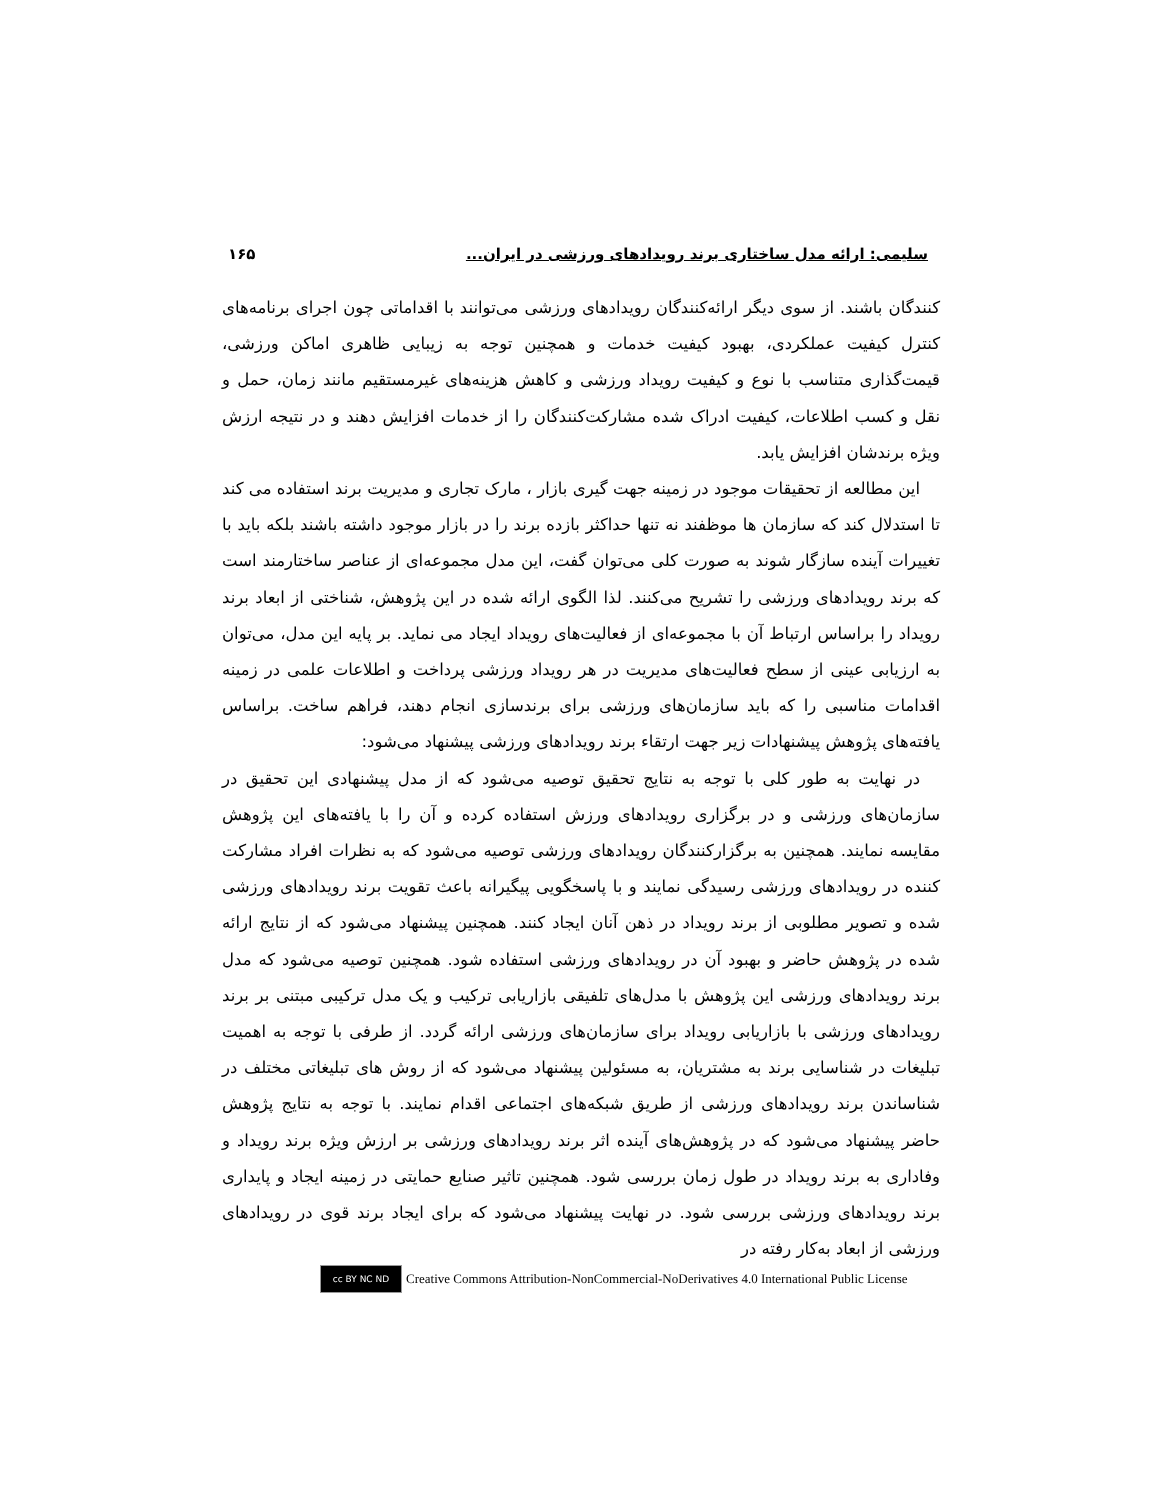سلیمی: ارائه مدل ساختاری برند رویدادهای ورزشی در ایران... ۱۶۵
کنندگان باشند. از سوی دیگر ارائه‌کنندگان رویدادهای ورزشی می‌توانند با اقداماتی چون اجرای برنامه‌های کنترل کیفیت عملکردی، بهبود کیفیت خدمات و همچنین توجه به زیبایی ظاهری اماکن ورزشی، قیمت‌گذاری متناسب با نوع و کیفیت رویداد ورزشی و کاهش هزینه‌های غیرمستقیم مانند زمان، حمل و نقل و کسب اطلاعات، کیفیت ادراک شده مشارکت‌کنندگان را از خدمات افزایش دهند و در نتیجه ارزش ویژه برندشان افزایش یابد.
این مطالعه از تحقیقات موجود در زمینه جهت گیری بازار ، مارک تجاری و مدیریت برند استفاده می کند تا استدلال کند که سازمان ها موظفند نه تنها حداکثر بازده برند را در بازار موجود داشته باشند بلکه باید با تغییرات آینده سازگار شوند به صورت کلی می‌توان گفت، این مدل مجموعه‌ای از عناصر ساختارمند است که برند رویدادهای ورزشی را تشریح می‌کنند. لذا الگوی ارائه شده در این پژوهش، شناختی از ابعاد برند رویداد را براساس ارتباط آن با مجموعه‌ای از فعالیت‌های رویداد ایجاد می نماید. بر پایه این مدل، می‌توان به ارزیابی عینی از سطح فعالیت‌های مدیریت در هر رویداد ورزشی پرداخت و اطلاعات علمی در زمینه اقدامات مناسبی را که باید سازمان‌های ورزشی برای برندسازی انجام دهند، فراهم ساخت. براساس یافته‌های پژوهش پیشنهادات زیر جهت ارتقاء برند رویدادهای ورزشی پیشنهاد می‌شود:
در نهایت به طور کلی با توجه به نتایج تحقیق توصیه می‌شود که از مدل پیشنهادی این تحقیق در سازمان‌های ورزشی و در برگزاری رویدادهای ورزش استفاده کرده و آن را با یافته‌های این پژوهش مقایسه نمایند. همچنین به برگزارکنندگان رویدادهای ورزشی توصیه می‌شود که به نظرات افراد مشارکت کننده در رویدادهای ورزشی رسیدگی نمایند و با پاسخگویی پیگیرانه باعث تقویت برند رویدادهای ورزشی شده و تصویر مطلوبی از برند رویداد در ذهن آنان ایجاد کنند. همچنین پیشنهاد می‌شود که از نتایج ارائه شده در پژوهش حاضر و بهبود آن در رویدادهای ورزشی استفاده شود. همچنین توصیه می‌شود که مدل برند رویدادهای ورزشی این پژوهش با مدل‌های تلفیقی بازاریابی ترکیب و یک مدل ترکیبی مبتنی بر برند رویدادهای ورزشی با بازاریابی رویداد برای سازمان‌های ورزشی ارائه گردد. از طرفی با توجه به اهمیت تبلیغات در شناسایی برند به مشتریان، به مسئولین پیشنهاد می‌شود که از روش های تبلیغاتی مختلف در شناساندن برند رویدادهای ورزشی از طریق شبکه‌های اجتماعی اقدام نمایند. با توجه به نتایج پژوهش حاضر پیشنهاد می‌شود که در پژوهش‌های آینده اثر برند رویدادهای ورزشی بر ارزش ویژه برند رویداد و وفاداری به برند رویداد در طول زمان بررسی شود. همچنین تاثیر صنایع حمایتی در زمینه ایجاد و پایداری برند رویدادهای ورزشی بررسی شود. در نهایت پیشنهاد می‌شود که برای ایجاد برند قوی در رویدادهای ورزشی از ابعاد به‌کار رفته در
cc BY NC ND Creative Commons Attribution-NonCommercial-NoDerivatives 4.0 International Public License